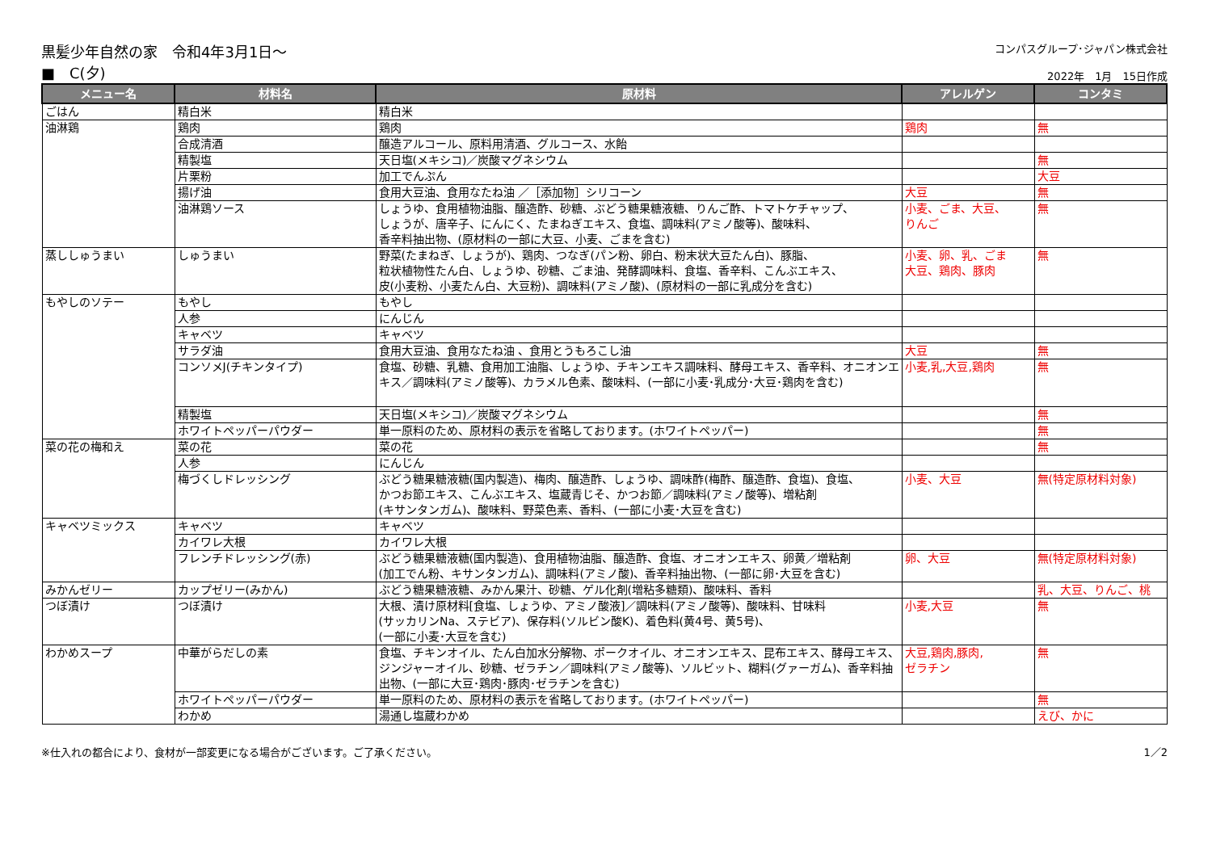黒髪少年自然の家　令和4年3月1日～
■　C(夕)
コンパスグループ･ジャパン株式会社
2022年　1月　15日作成
| メニュー名 | 材料名 | 原材料 | アレルゲン | コンタミ |
| --- | --- | --- | --- | --- |
| ごはん | 精白米 | 精白米 | | |
| 油淋鶏 | 鶏肉 | 鶏肉 | 鶏肉 | 無 |
| | 合成清酒 | 醸造アルコール、原料用清酒、グルコース、水飴 | | |
| | 精製塩 | 天日塩(メキシコ)／炭酸マグネシウム | | 無 |
| | 片栗粉 | 加工でんぷん | | 大豆 |
| | 揚げ油 | 食用大豆油、食用なたね油 ／［添加物］シリコーン | 大豆 | 無 |
| | 油淋鶏ソース | しょうゆ、食用植物油脂、醸造酢、砂糖、ぶどう糖果糖液糖、りんご酢、トマトケチャップ、 しょうが、唐辛子、にんにく、たまねぎエキス、食塩、調味料(アミノ酸等)、酸味料、 香辛料抽出物、(原材料の一部に大豆、小麦、ごまを含む) | 小麦、ごま、大豆、 りんご | 無 |
| 蒸ししゅうまい | しゅうまい | 野菜(たまねぎ、しょうが)、鶏肉、つなぎ(パン粉、卵白、粉末状大豆たん白)、豚脂、 粒状植物性たん白、しょうゆ、砂糖、ごま油、発酵調味料、食塩、香辛料、こんぶエキス、 皮(小麦粉、小麦たん白、大豆粉)、調味料(アミノ酸)、(原材料の一部に乳成分を含む) | 小麦、卵、乳、ごま 大豆、鶏肉、豚肉 | 無 |
| もやしのソテー | もやし | もやし | | |
| | 人参 | にんじん | | |
| | キャベツ | キャベツ | | |
| | サラダ油 | 食用大豆油、食用なたね油 、食用とうもろこし油 | 大豆 | 無 |
| | コンソメJ(チキンタイプ) | 食塩、砂糖、乳糖、食用加工油脂、しょうゆ、チキンエキス調味料、酵母エキス、香辛料、オニオンエキス／調味料(アミノ酸等)、カラメル色素、酸味料、(一部に小麦･乳成分･大豆･鶏肉を含む) | 小麦,乳,大豆,鶏肉 | 無 |
| | 精製塩 | 天日塩(メキシコ)／炭酸マグネシウム | | 無 |
| | ホワイトペッパーパウダー | 単一原料のため、原材料の表示を省略しております。(ホワイトペッパー) | | 無 |
| 菜の花の梅和え | 菜の花 | 菜の花 | | 無 |
| | 人参 | にんじん | | |
| | 梅づくしドレッシング | ぶどう糖果糖液糖(国内製造)、梅肉、醸造酢、しょうゆ、調味酢(梅酢、醸造酢、食塩)、食塩、 かつお節エキス、こんぶエキス、塩蔵青じそ、かつお節／調味料(アミノ酸等)、増粘剤 (キサンタンガム)、酸味料、野菜色素、香料、(一部に小麦･大豆を含む) | 小麦、大豆 | 無(特定原材料対象) |
| キャベツミックス | キャベツ | キャベツ | | |
| | カイワレ大根 | カイワレ大根 | | |
| | フレンチドレッシング(赤) | ぶどう糖果糖液糖(国内製造)、食用植物油脂、醸造酢、食塩、オニオンエキス、卵黄／増粘剤 (加工でん粉、キサンタンガム)、調味料(アミノ酸)、香辛料抽出物、(一部に卵･大豆を含む) | 卵、大豆 | 無(特定原材料対象) |
| みかんゼリー | カップゼリー(みかん) | ぶどう糖果糖液糖、みかん果汁、砂糖、ゲル化剤(増粘多糖類)、酸味料、香料 | | 乳、大豆、りんご、桃 |
| つぼ漬け | つぼ漬け | 大根、漬け原材料[食塩、しょうゆ、アミノ酸液]／調味料(アミノ酸等)、酸味料、甘味料 (サッカリンNa、ステビア)、保存料(ソルビン酸K)、着色料(黄4号、黄5号)、 (一部に小麦･大豆を含む) | 小麦,大豆 | 無 |
| わかめスープ | 中華がらだしの素 | 食塩、チキンオイル、たん白加水分解物、ポークオイル、オニオンエキス、昆布エキス、酵母エキス、ジンジャーオイル、砂糖、ゼラチン／調味料(アミノ酸等)、ソルビット、糊料(グァーガム)、香辛料抽出物、(一部に大豆･鶏肉･豚肉･ゼラチンを含む) | 大豆,鶏肉,豚肉, ゼラチン | 無 |
| | ホワイトペッパーパウダー | 単一原料のため、原材料の表示を省略しております。(ホワイトペッパー) | | 無 |
| | わかめ | 湯通し塩蔵わかめ | | えび、かに |
※仕入れの都合により、食材が一部変更になる場合がございます。ご了承ください。
1／2